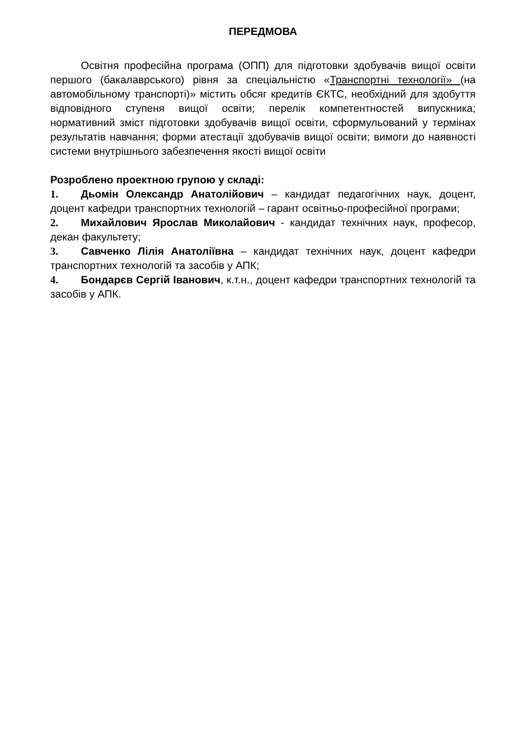ПЕРЕДМОВА
Освітня професійна програма (ОПП) для підготовки здобувачів вищої освіти першого (бакалаврського) рівня за спеціальністю «Транспортні технології» (на автомобільному транспорті)» містить обсяг кредитів ЄКТС, необхідний для здобуття відповідного ступеня вищої освіти; перелік компетентностей випускника; нормативний зміст підготовки здобувачів вищої освіти, сформульований у термінах результатів навчання; форми атестації здобувачів вищої освіти; вимоги до наявності системи внутрішнього забезпечення якості вищої освіти
Розроблено проектною групою у складі:
1. Дьомін Олександр Анатолійович – кандидат педагогічних наук, доцент, доцент кафедри транспортних технологій – гарант освітньо-професійної програми;
2. Михайлович Ярослав Миколайович - кандидат технічних наук, професор, декан факультету;
3. Савченко Лілія Анатоліївна – кандидат технічних наук, доцент кафедри транспортних технологій та засобів у АПК;
4. Бондарєв Сергій Іванович, к.т.н., доцент кафедри транспортних технологій та засобів у АПК.